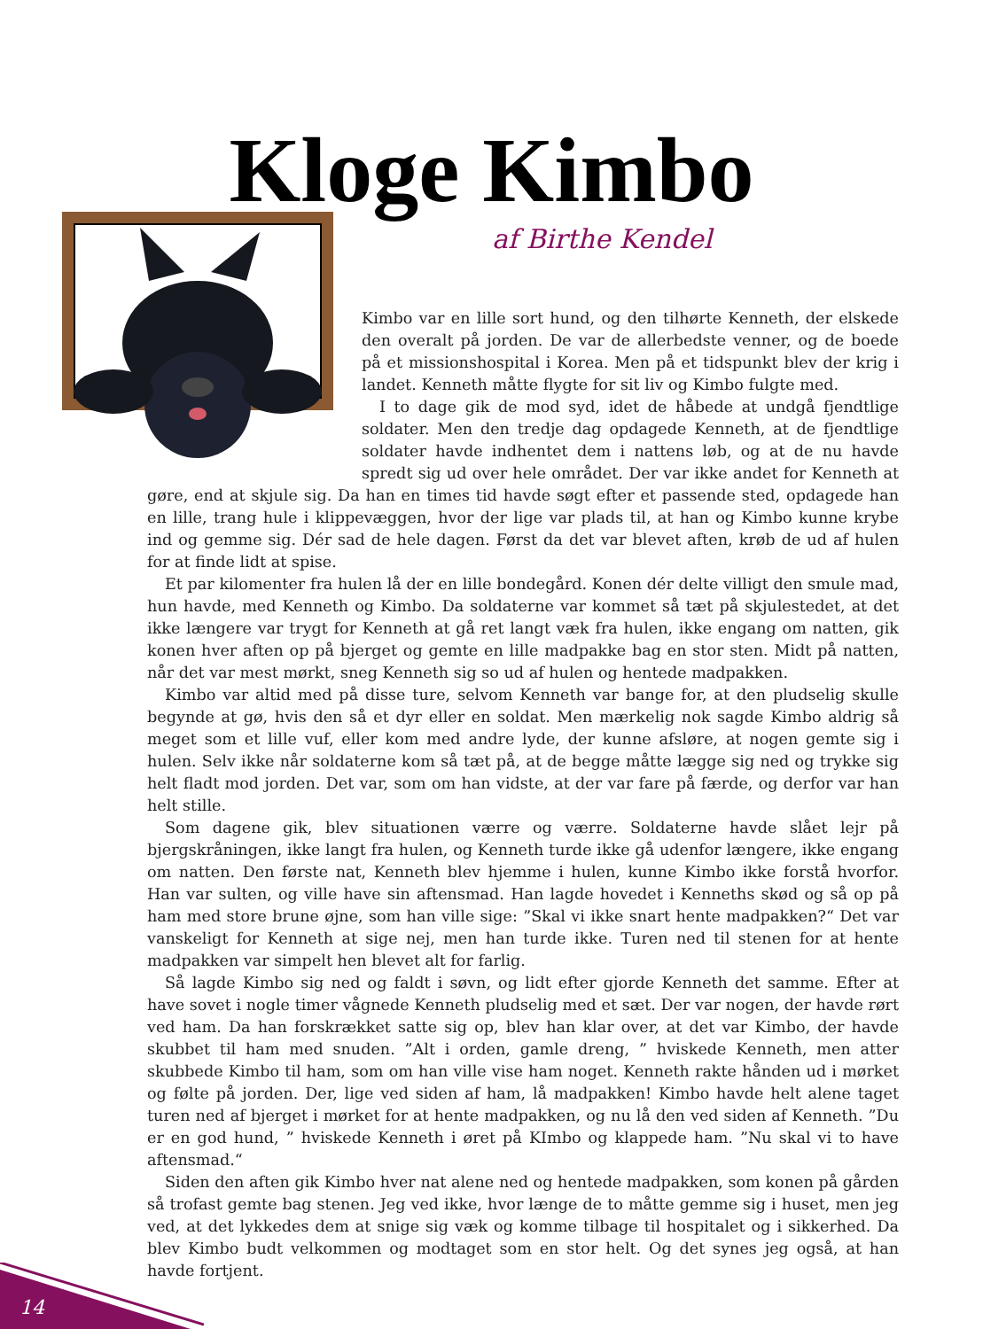Kloge Kimbo
af Birthe Kendel
Kimbo var en lille sort hund, og den tilhørte Kenneth, der elskede den overalt på jorden. De var de allerbedste venner, og de boede på et missionshospital i Korea. Men på et tidspunkt blev der krig i landet. Kenneth måtte flygte for sit liv og Kimbo fulgte med.
I to dage gik de mod syd, idet de håbede at undgå fjendtlige soldater. Men den tredje dag opdagede Kenneth, at de fjendtlige soldater havde indhentet dem i nattens løb, og at de nu havde spredt sig ud over hele området. Der var ikke andet for Kenneth at gøre, end at skjule sig. Da han en times tid havde søgt efter et passende sted, opdagede han en lille, trang hule i klippevæggen, hvor der lige var plads til, at han og Kimbo kunne krybe ind og gemme sig. Dér sad de hele dagen. Først da det var blevet aften, krøb de ud af hulen for at finde lidt at spise.
Et par kilomenter fra hulen lå der en lille bondegård. Konen dér delte villigt den smule mad, hun havde, med Kenneth og Kimbo. Da soldaterne var kommet så tæt på skjulestedet, at det ikke længere var trygt for Kenneth at gå ret langt væk fra hulen, ikke engang om natten, gik konen hver aften op på bjerget og gemte en lille madpakke bag en stor sten. Midt på natten, når det var mest mørkt, sneg Kenneth sig so ud af hulen og hentede madpakken.
Kimbo var altid med på disse ture, selvom Kenneth var bange for, at den pludselig skulle begynde at gø, hvis den så et dyr eller en soldat. Men mærkelig nok sagde Kimbo aldrig så meget som et lille vuf, eller kom med andre lyde, der kunne afsløre, at nogen gemte sig i hulen. Selv ikke når soldaterne kom så tæt på, at de begge måtte lægge sig ned og trykke sig helt fladt mod jorden. Det var, som om han vidste, at der var fare på færde, og derfor var han helt stille.
Som dagene gik, blev situationen værre og værre. Soldaterne havde slået lejr på bjergskråningen, ikke langt fra hulen, og Kenneth turde ikke gå udenfor længere, ikke engang om natten. Den første nat, Kenneth blev hjemme i hulen, kunne Kimbo ikke forstå hvorfor. Han var sulten, og ville have sin aftensmad. Han lagde hovedet i Kenneths skød og så op på ham med store brune øjne, som han ville sige: ”Skal vi ikke snart hente madpakken?“ Det var vanskeligt for Kenneth at sige nej, men han turde ikke. Turen ned til stenen for at hente madpakken var simpelt hen blevet alt for farlig.
Så lagde Kimbo sig ned og faldt i søvn, og lidt efter gjorde Kenneth det samme. Efter at have sovet i nogle timer vågnede Kenneth pludselig med et sæt. Der var nogen, der havde rørt ved ham. Da han forskrækket satte sig op, blev han klar over, at det var Kimbo, der havde skubbet til ham med snuden. ”Alt i orden, gamle dreng, ” hviskede Kenneth, men atter skubbede Kimbo til ham, som om han ville vise ham noget. Kenneth rakte hånden ud i mørket og følte på jorden. Der, lige ved siden af ham, lå madpakken! Kimbo havde helt alene taget turen ned af bjerget i mørket for at hente madpakken, og nu lå den ved siden af Kenneth. ”Du er en god hund, ” hviskede Kenneth i øret på KImbo og klappede ham. ”Nu skal vi to have aftensmad.“
Siden den aften gik Kimbo hver nat alene ned og hentede madpakken, som konen på gården så trofast gemte bag stenen. Jeg ved ikke, hvor længe de to måtte gemme sig i huset, men jeg ved, at det lykkedes dem at snige sig væk og komme tilbage til hospitalet og i sikkerhed. Da blev Kimbo budt velkommen og modtaget som en stor helt. Og det synes jeg også, at han havde fortjent.
14